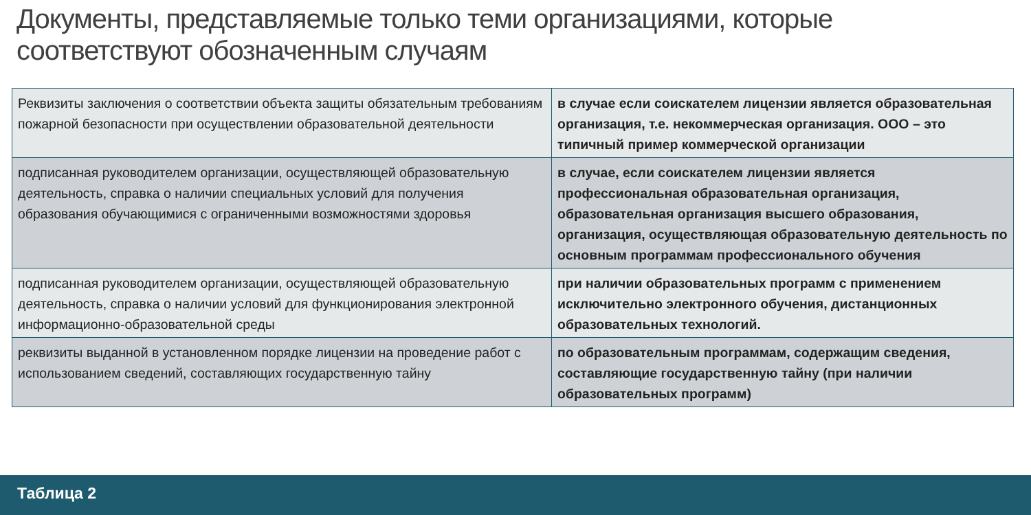Документы, представляемые только теми организациями, которые соответствуют обозначенным случаям
| Реквизиты заключения о соответствии объекта защиты обязательным требованиям пожарной безопасности при осуществлении образовательной деятельности | в случае если соискателем лицензии является образовательная организация, т.е. некоммерческая организация. ООО – это типичный пример коммерческой организации |
| подписанная руководителем организации, осуществляющей образовательную деятельность, справка о наличии специальных условий для получения образования обучающимися с ограниченными возможностями здоровья | в случае, если соискателем лицензии является профессиональная образовательная организация, образовательная организация высшего образования, организация, осуществляющая образовательную деятельность по основным программам профессионального обучения |
| подписанная руководителем организации, осуществляющей образовательную деятельность, справка о наличии условий для функционирования электронной информационно-образовательной среды | при наличии образовательных программ с применением исключительно электронного обучения, дистанционных образовательных технологий. |
| реквизиты выданной в установленном порядке лицензии на проведение работ с использованием сведений, составляющих государственную тайну | по образовательным программам, содержащим сведения, составляющие государственную тайну (при наличии образовательных программ) |
Таблица 2